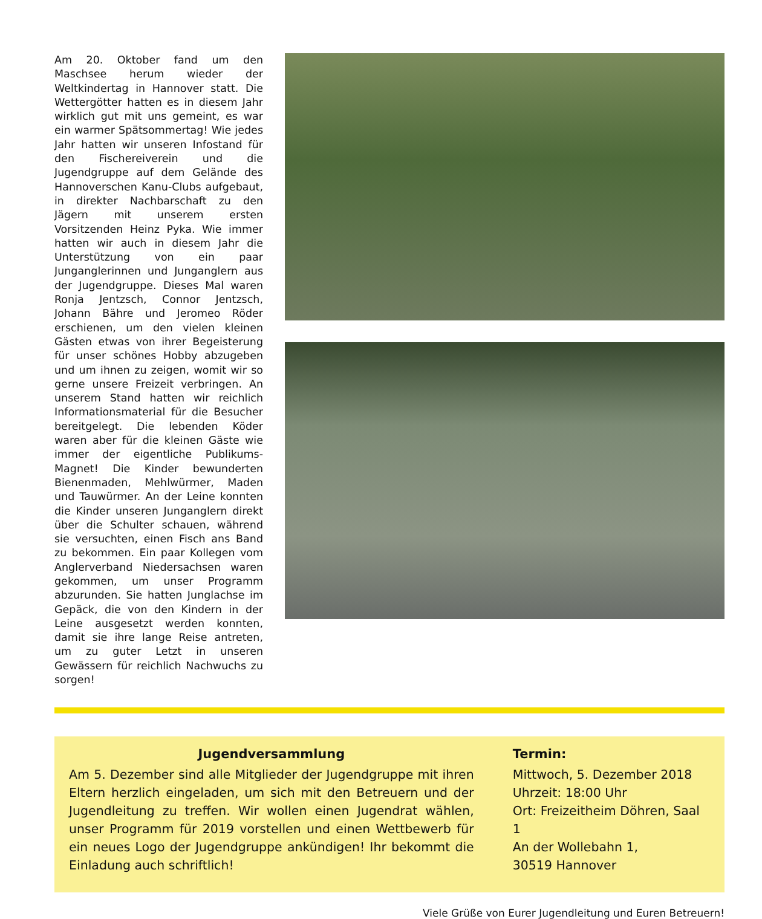Am 20. Oktober fand um den Maschsee herum wieder der Weltkindertag in Hannover statt. Die Wettergötter hatten es in diesem Jahr wirklich gut mit uns gemeint, es war ein warmer Spätsommertag! Wie jedes Jahr hatten wir unseren Infostand für den Fischereiverein und die Jugendgruppe auf dem Gelände des Hannoverschen Kanu-Clubs aufgebaut, in direkter Nachbarschaft zu den Jägern mit unserem ersten Vorsitzenden Heinz Pyka. Wie immer hatten wir auch in diesem Jahr die Unterstützung von ein paar Junganglerinnen und Junganglern aus der Jugendgruppe. Dieses Mal waren Ronja Jentzsch, Connor Jentzsch, Johann Bähre und Jeromeo Röder erschienen, um den vielen kleinen Gästen etwas von ihrer Begeisterung für unser schönes Hobby abzugeben und um ihnen zu zeigen, womit wir so gerne unsere Freizeit verbringen. An unserem Stand hatten wir reichlich Informationsmaterial für die Besucher bereitgelegt. Die lebenden Köder waren aber für die kleinen Gäste wie immer der eigentliche Publikums-Magnet! Die Kinder bewunderten Bienenmaden, Mehlwürmer, Maden und Tauwürmer. An der Leine konnten die Kinder unseren Junganglern direkt über die Schulter schauen, während sie versuchten, einen Fisch ans Band zu bekommen. Ein paar Kollegen vom Anglerverband Niedersachsen waren gekommen, um unser Programm abzurunden. Sie hatten Junglachse im Gepäck, die von den Kindern in der Leine ausgesetzt werden konnten, damit sie ihre lange Reise antreten, um zu guter Letzt in unseren Gewässern für reichlich Nachwuchs zu sorgen!
Jugendversammlung
Am 5. Dezember sind alle Mitglieder der Jugendgruppe mit ihren Eltern herzlich eingeladen, um sich mit den Betreuern und der Jugendleitung zu treffen. Wir wollen einen Jugendrat wählen, unser Programm für 2019 vorstellen und einen Wettbewerb für ein neues Logo der Jugendgruppe ankündigen! Ihr bekommt die Einladung auch schriftlich!
Termin:
Mittwoch, 5. Dezember 2018
Uhrzeit: 18:00 Uhr
Ort: Freizeitheim Döhren, Saal 1
An der Wollebahn 1,
30519 Hannover
Viele Grüße von Eurer Jugendleitung und Euren Betreuern!